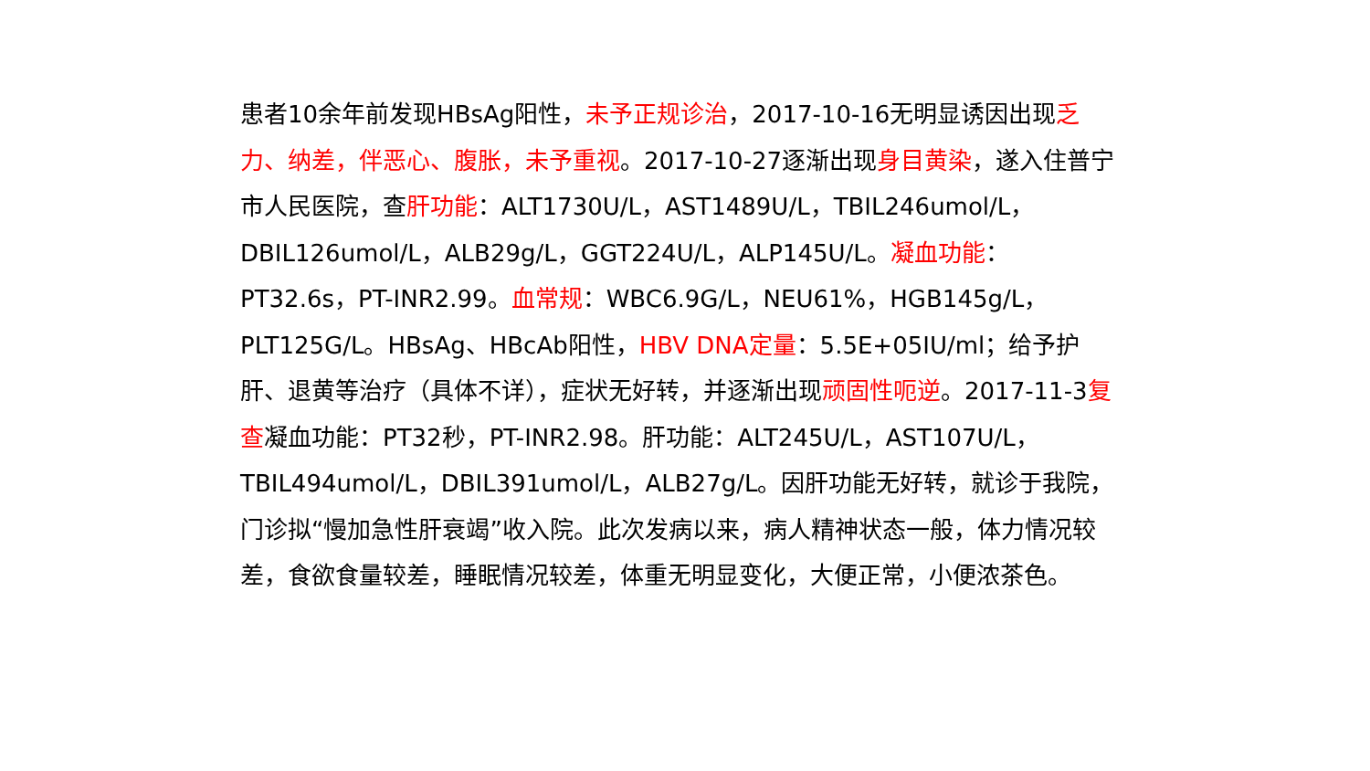患者10余年前发现HBsAg阳性，未予正规诊治，2017-10-16无明显诱因出现乏力、纳差，伴恶心、腹胀，未予重视。2017-10-27逐渐出现身目黄染，遂入住普宁市人民医院，查肝功能：ALT1730U/L，AST1489U/L，TBIL246umol/L，DBIL126umol/L，ALB29g/L，GGT224U/L，ALP145U/L。凝血功能：PT32.6s，PT-INR2.99。血常规：WBC6.9G/L，NEU61%，HGB145g/L，PLT125G/L。HBsAg、HBcAb阳性，HBV DNA定量：5.5E+05IU/ml；给予护肝、退黄等治疗（具体不详），症状无好转，并逐渐出现顽固性呃逆。2017-11-3复查凝血功能：PT32秒，PT-INR2.98。肝功能：ALT245U/L，AST107U/L，TBIL494umol/L，DBIL391umol/L，ALB27g/L。因肝功能无好转，就诊于我院，门诊拟“慢加急性肝衰竭”收入院。此次发病以来，病人精神状态一般，体力情况较差，食欲食量较差，睡眠情况较差，体重无明显变化，大便正常，小便浓茶色。